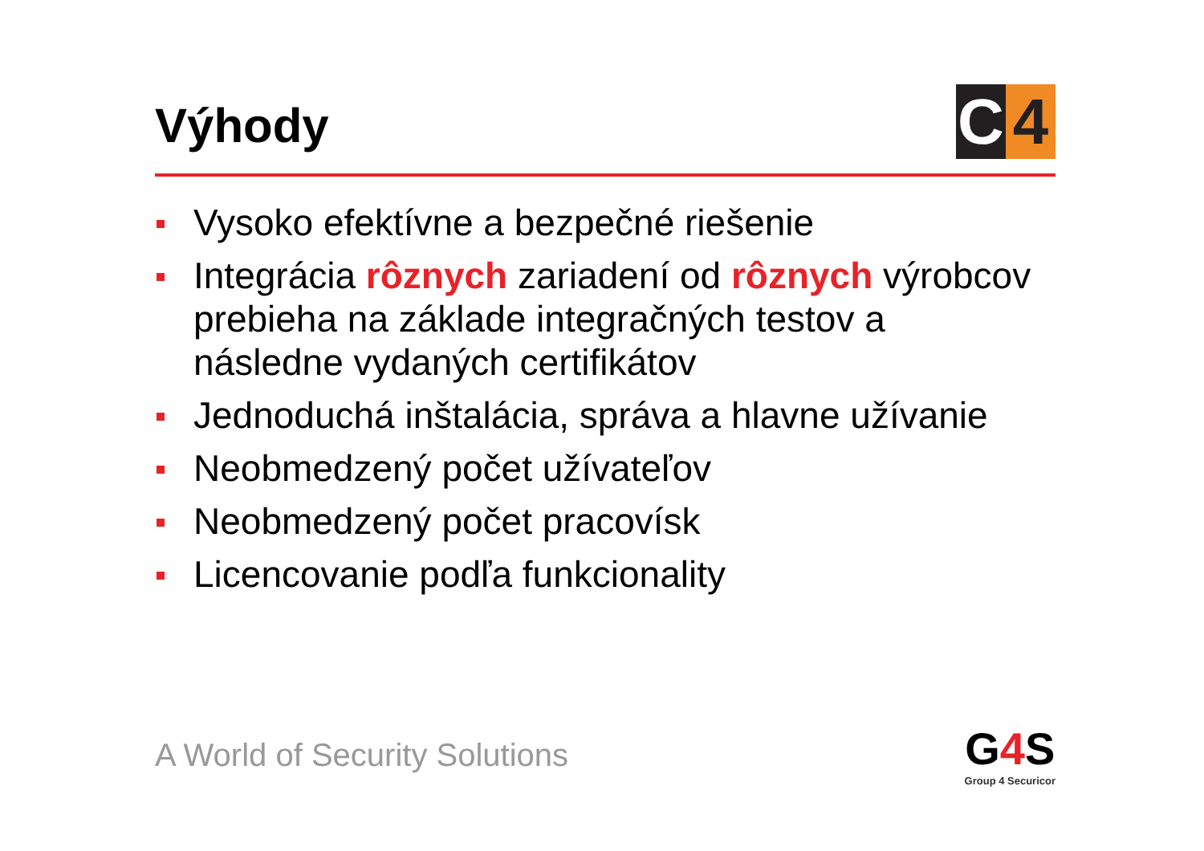Výhody
C 4
Vysoko efektívne a bezpečné riešenie
Integrácia rôznych zariadení od rôznych výrobcov prebieha na základe integračných testov a následne vydaných certifikátov
Jednoduchá inštalácia, správa a hlavne užívanie
Neobmedzený počet užívateľov
Neobmedzený počet pracovísk
Licencovanie podľa funkcionality
A World of Security Solutions
G4 S
Group 4 Securicor